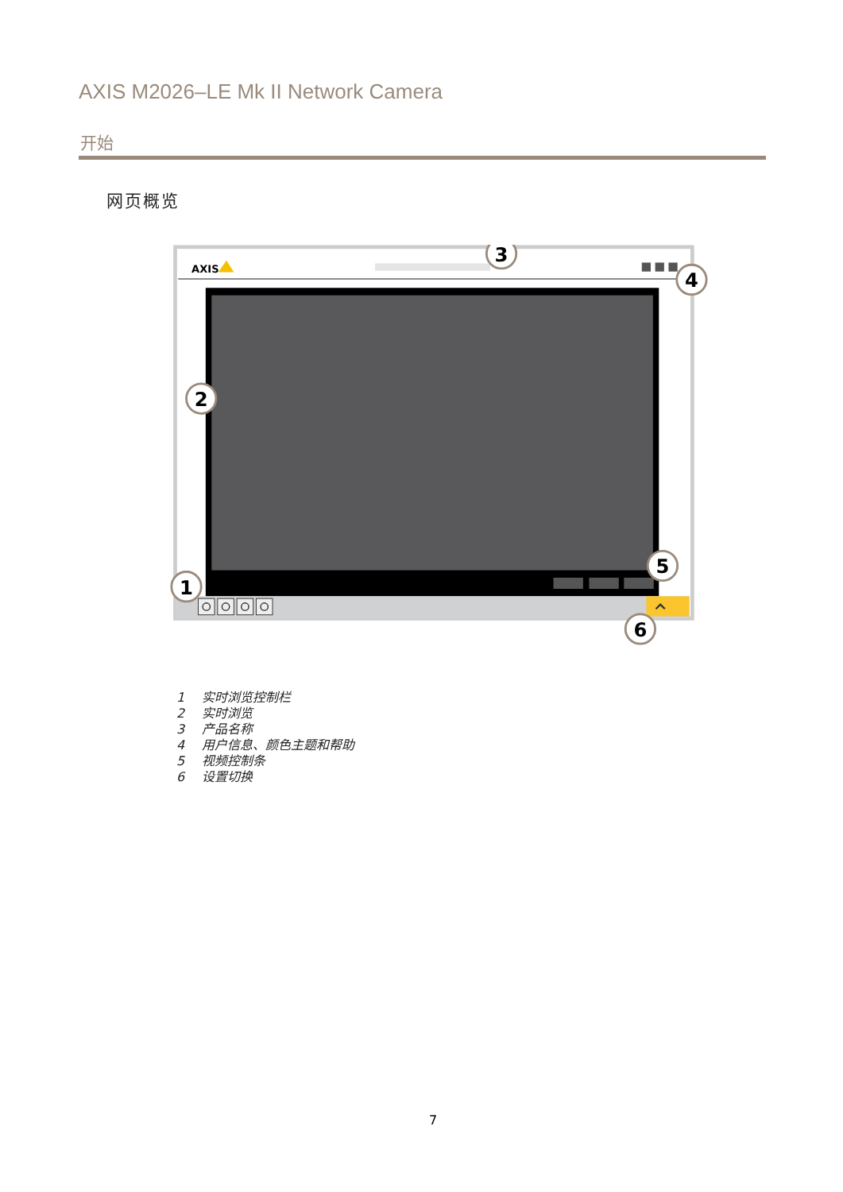AXIS M2026–LE Mk II Network Camera
开始
网页概览
AXIS
3
4
2
1
5
6
1 实时浏览控制栏
2 实时浏览
3 产品名称
4 用户信息、颜色主题和帮助
5 视频控制条
6 设置切换
7